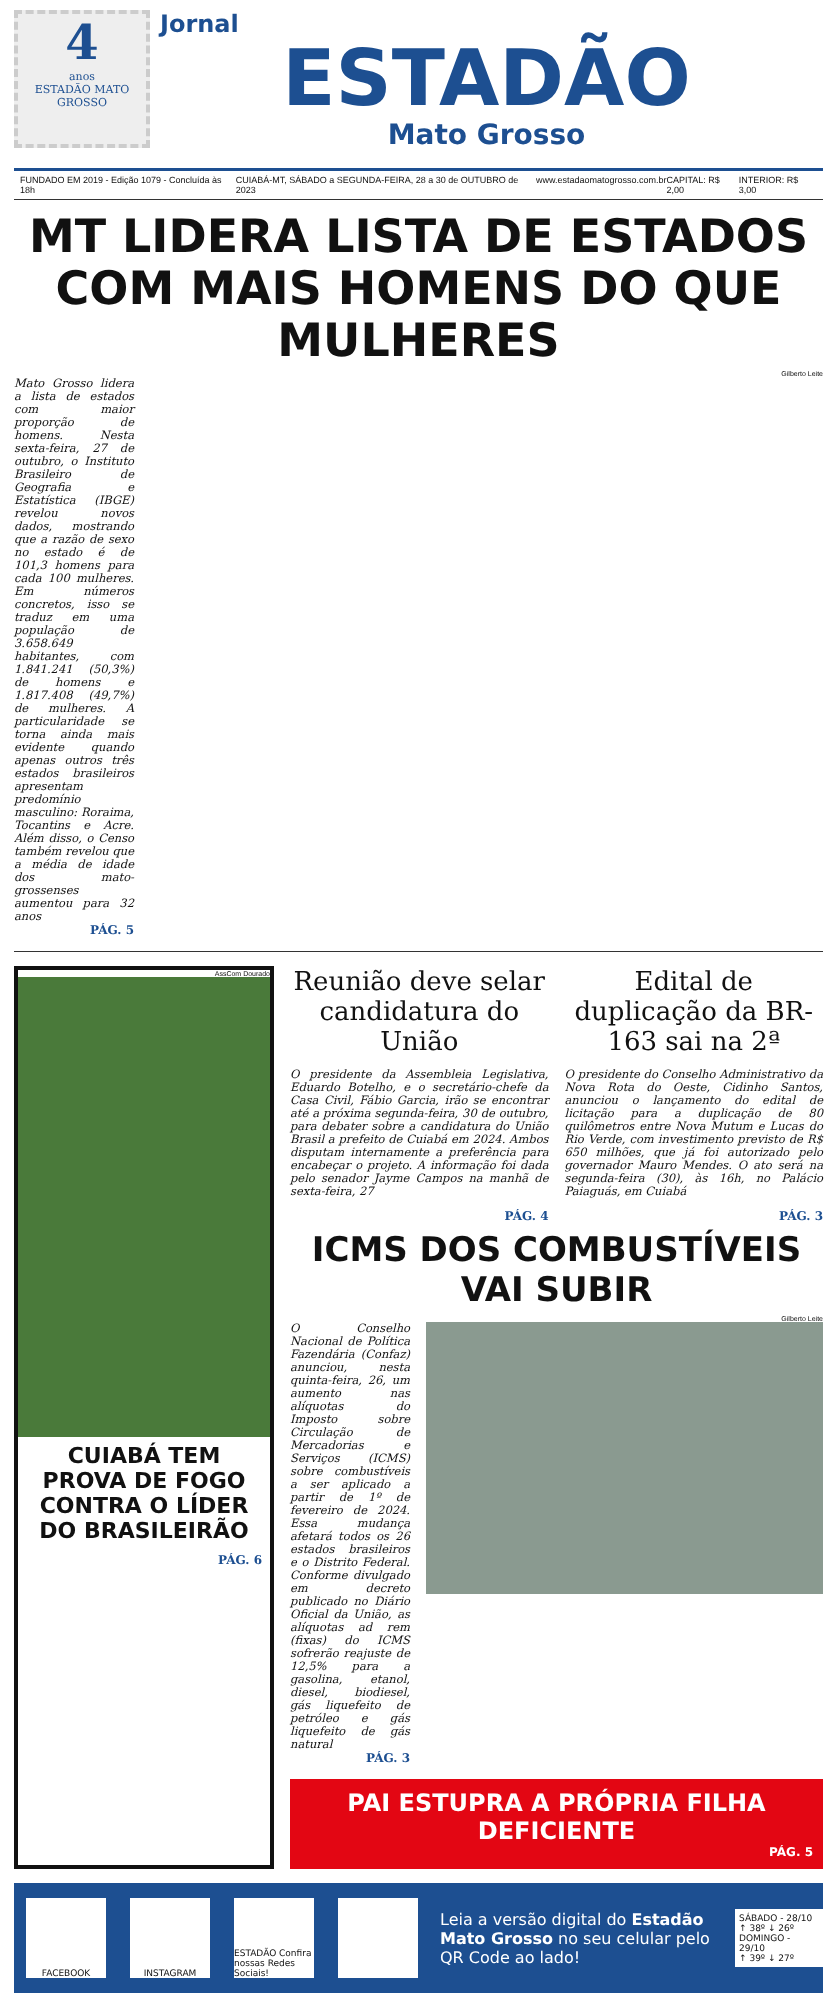4
anos
ESTADÃO MATO GROSSO
Jornal
ESTADÃO
Mato Grosso
FUNDADO EM 2019 - Edição 1079 - Concluída às 18h CUIABÁ-MT, SÁBADO a SEGUNDA-FEIRA, 28 a 30 de OUTUBRO de 2023 www.estadaomatogrosso.com.br CAPITAL: R$ 2,00 INTERIOR: R$ 3,00
MT LIDERA LISTA DE ESTADOS COM MAIS HOMENS DO QUE MULHERES
Gilberto Leite
Mato Grosso lidera a lista de estados com maior proporção de homens. Nesta sexta-feira, 27 de outubro, o Instituto Brasileiro de Geografia e Estatística (IBGE) revelou novos dados, mostrando que a razão de sexo no estado é de 101,3 homens para cada 100 mulheres. Em números concretos, isso se traduz em uma população de 3.658.649 habitantes, com 1.841.241 (50,3%) de homens e 1.817.408 (49,7%) de mulheres. A particularidade se torna ainda mais evidente quando apenas outros três estados brasileiros apresentam predomínio masculino: Roraima, Tocantins e Acre. Além disso, o Censo também revelou que a média de idade dos mato-grossenses aumentou para 32 anos
PÁG. 5
AssCom Dourado
CUIABÁ TEM PROVA DE FOGO CONTRA O LÍDER DO BRASILEIRÃO
PÁG. 6
Reunião deve selar candidatura do União
O presidente da Assembleia Legislativa, Eduardo Botelho, e o secretário-chefe da Casa Civil, Fábio Garcia, irão se encontrar até a próxima segunda-feira, 30 de outubro, para debater sobre a candidatura do União Brasil a prefeito de Cuiabá em 2024. Ambos disputam internamente a preferência para encabeçar o projeto. A informação foi dada pelo senador Jayme Campos na manhã de sexta-feira, 27
PÁG. 4
Edital de duplicação da BR-163 sai na 2ª
O presidente do Conselho Administrativo da Nova Rota do Oeste, Cidinho Santos, anunciou o lançamento do edital de licitação para a duplicação de 80 quilômetros entre Nova Mutum e Lucas do Rio Verde, com investimento previsto de R$ 650 milhões, que já foi autorizado pelo governador Mauro Mendes. O ato será na segunda-feira (30), às 16h, no Palácio Paiaguás, em Cuiabá
PÁG. 3
ICMS DOS COMBUSTÍVEIS VAI SUBIR
Gilberto Leite
O Conselho Nacional de Política Fazendária (Confaz) anunciou, nesta quinta-feira, 26, um aumento nas alíquotas do Imposto sobre Circulação de Mercadorias e Serviços (ICMS) sobre combustíveis a ser aplicado a partir de 1º de fevereiro de 2024. Essa mudança afetará todos os 26 estados brasileiros e o Distrito Federal. Conforme divulgado em decreto publicado no Diário Oficial da União, as alíquotas ad rem (fixas) do ICMS sofrerão reajuste de 12,5% para a gasolina, etanol, diesel, biodiesel, gás liquefeito de petróleo e gás liquefeito de gás natural
PÁG. 3
PAI ESTUPRA A PRÓPRIA FILHA DEFICIENTE
PÁG. 5
FACEBOOK INSTAGRAM
ESTADÃO Confira nossas Redes Sociais!
Leia a versão digital do Estadão Mato Grosso no seu celular pelo QR Code ao lado!
SÁBADO - 28/10
↑ 38º ↓ 26º
DOMINGO - 29/10
↑ 39º ↓ 27º